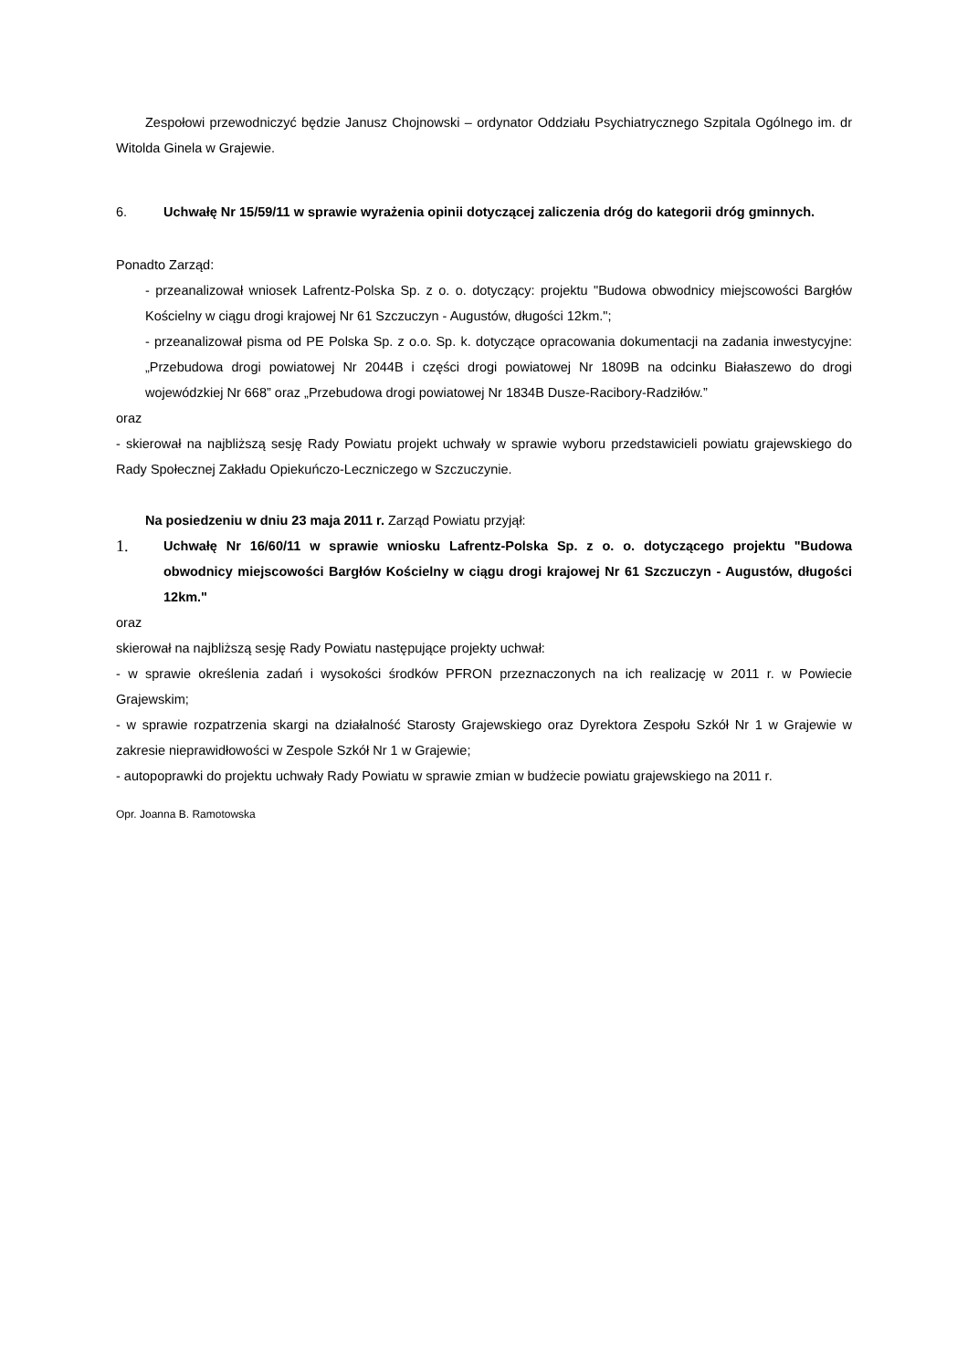Zespołowi przewodniczyć będzie Janusz Chojnowski – ordynator Oddziału Psychiatrycznego Szpitala Ogólnego im. dr Witolda Ginela w Grajewie.
6. Uchwałę Nr 15/59/11 w sprawie wyrażenia opinii dotyczącej zaliczenia dróg do kategorii dróg gminnych.
Ponadto Zarząd:
- przeanalizował wniosek Lafrentz-Polska Sp. z o. o. dotyczący: projektu "Budowa obwodnicy miejscowości Bargłów Kościelny w ciągu drogi krajowej Nr 61 Szczuczyn - Augustów, długości 12km.";
- przeanalizował pisma od PE Polska Sp. z o.o. Sp. k. dotyczące opracowania dokumentacji na zadania inwestycyjne: „Przebudowa drogi powiatowej Nr 2044B i części drogi powiatowej Nr 1809B na odcinku Białaszewo do drogi wojewódzkiej Nr 668” oraz „Przebudowa drogi powiatowej Nr 1834B Dusze-Racibory-Radziłów.”
oraz
- skierował na najbliższą sesję Rady Powiatu projekt uchwały w sprawie wyboru przedstawicieli powiatu grajewskiego do Rady Społecznej Zakładu Opiekuńczo-Leczniczego w Szczuczynie.
Na posiedzeniu w dniu 23 maja 2011 r. Zarząd Powiatu przyjął:
1. Uchwałę Nr 16/60/11 w sprawie wniosku Lafrentz-Polska Sp. z o. o. dotyczącego projektu "Budowa obwodnicy miejscowości Bargłów Kościelny w ciągu drogi krajowej Nr 61 Szczuczyn - Augustów, długości 12km."
oraz
skierował na najbliższą sesję Rady Powiatu następujące projekty uchwał:
- w sprawie określenia zadań i wysokości środków PFRON przeznaczonych na ich realizację w 2011 r. w Powiecie Grajewskim;
- w sprawie rozpatrzenia skargi na działalność Starosty Grajewskiego oraz Dyrektora Zespołu Szkół Nr 1 w Grajewie w zakresie nieprawidłowości w Zespole Szkół Nr 1 w Grajewie;
- autopoprawki do projektu uchwały Rady Powiatu w sprawie zmian w budżecie powiatu grajewskiego na 2011 r.
Opr. Joanna B. Ramotowska